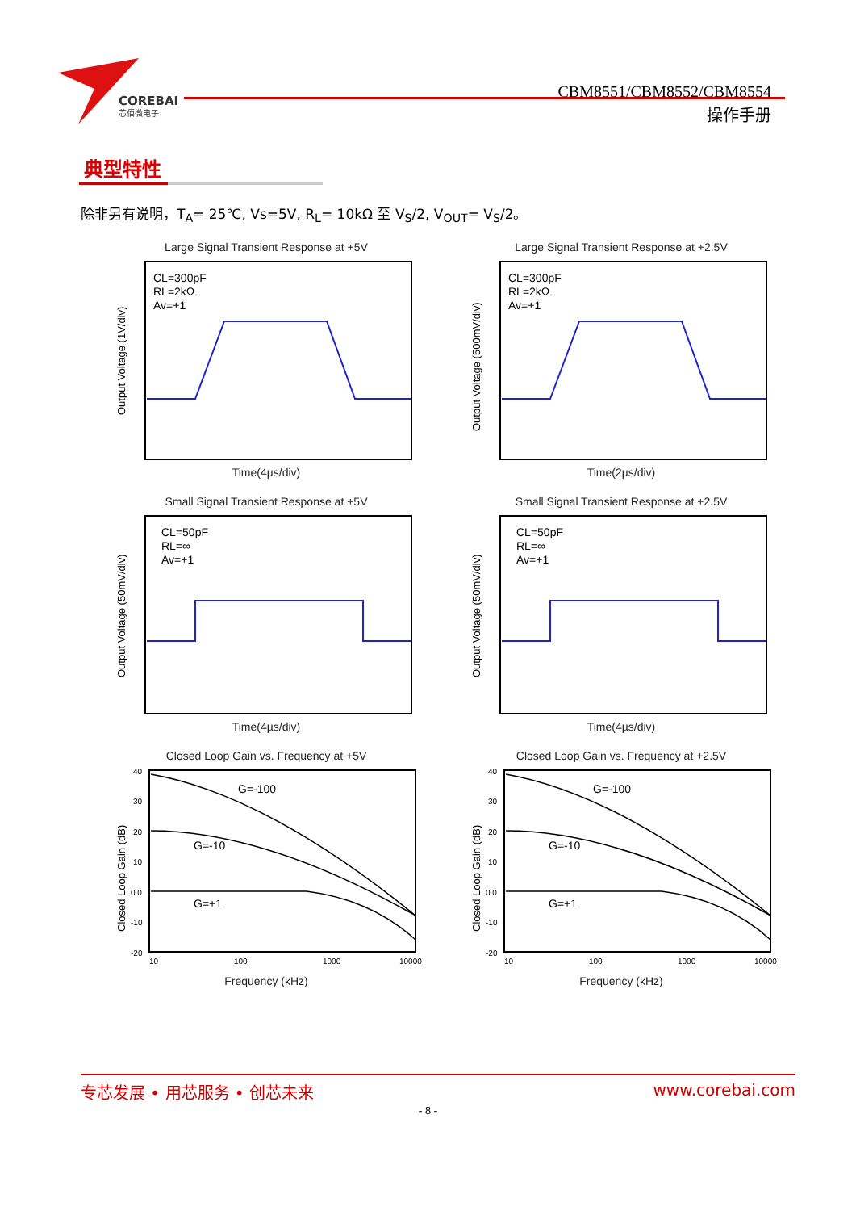COREBAI
芯佰微电子
CBM8551/CBM8552/CBM8554
操作手册
典型特性
除非另有说明，T<sub>A</sub>= 25℃, Vs=5V, R<sub>L</sub>= 10kΩ 至 V<sub>S</sub>/2, V<sub>OUT</sub>= V<sub>S</sub>/2。
Large Signal Transient Response at +5V
CL=300pF
RL=2kΩ
Av=+1
Output Voltage (1V/div)
Time(4µs/div)
Large Signal Transient Response at +2.5V
CL=300pF
RL=2kΩ
Av=+1
Output Voltage (500mV/div)
Time(2µs/div)
Small Signal Transient Response at +5V
CL=50pF
RL=∞
Av=+1
Output Voltage (50mV/div)
Time(4µs/div)
Small Signal Transient Response at +2.5V
CL=50pF
RL=∞
Av=+1
Output Voltage (50mV/div)
Time(4µs/div)
Closed Loop Gain vs. Frequency at +5V
40
30
20
10
0.0
-10
-20
10
100
1000
10000
G=-100
G=-10
G=+1
Closed Loop Gain (dB)
Frequency (kHz)
Closed Loop Gain vs. Frequency at +2.5V
40
30
20
10
0.0
-10
-20
10
100
1000
10000
G=-100
G=-10
G=+1
Closed Loop Gain (dB)
Frequency (kHz)
专芯发展 • 用芯服务 • 创芯未来 www.corebai.com
- 8 -